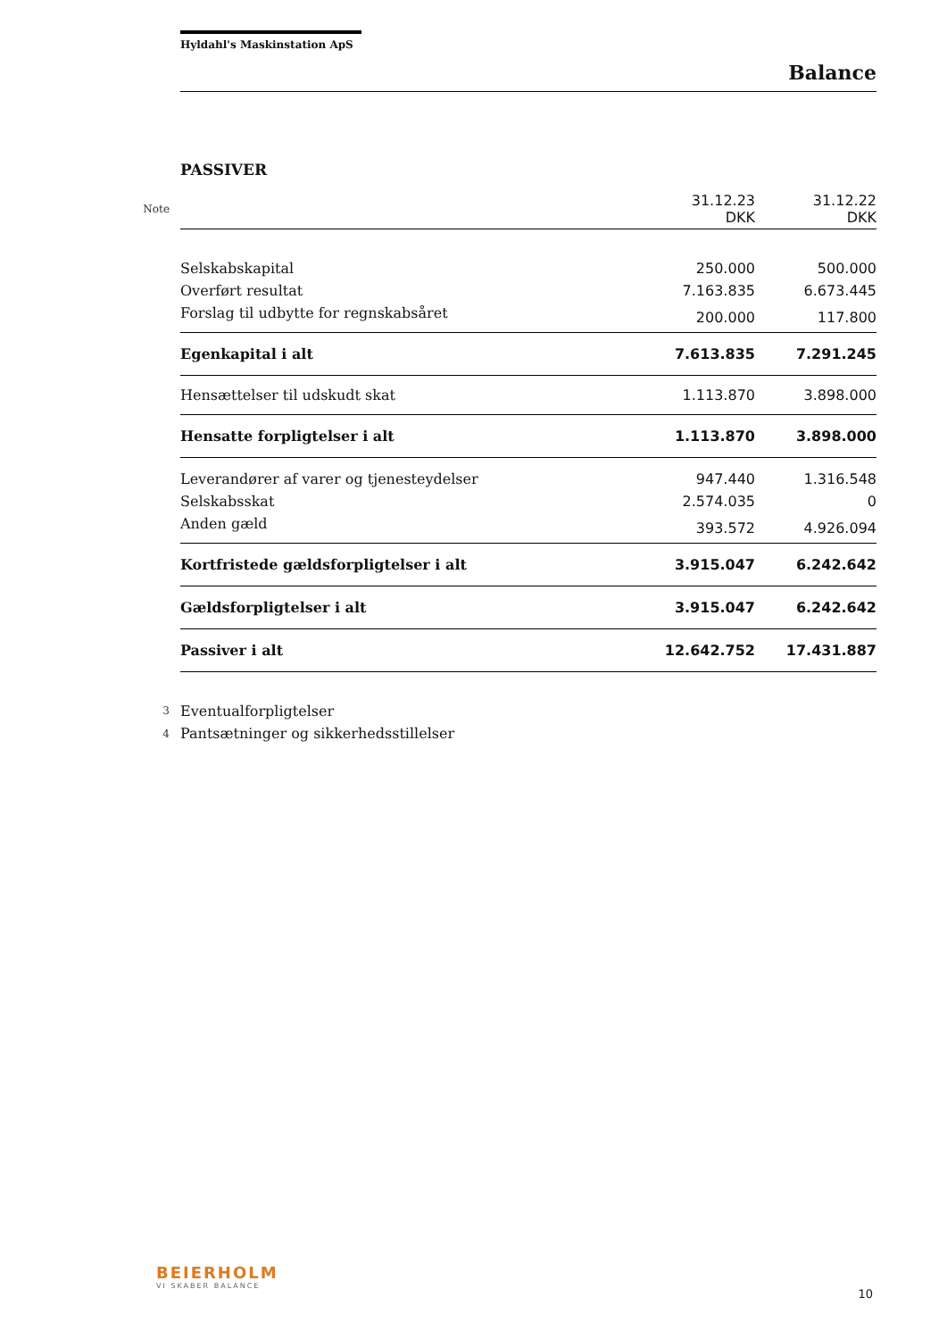Hyldahl's Maskinstation ApS
Balance
PASSIVER
| Note | | 31.12.23 DKK | 31.12.22 DKK |
| | Selskabskapital | 250.000 | 500.000 |
| | Overført resultat | 7.163.835 | 6.673.445 |
| | Forslag til udbytte for regnskabsåret | 200.000 | 117.800 |
| | Egenkapital i alt | 7.613.835 | 7.291.245 |
| | Hensættelser til udskudt skat | 1.113.870 | 3.898.000 |
| | Hensatte forpligtelser i alt | 1.113.870 | 3.898.000 |
| | Leverandører af varer og tjenesteydelser | 947.440 | 1.316.548 |
| | Selskabsskat | 2.574.035 | 0 |
| | Anden gæld | 393.572 | 4.926.094 |
| | Kortfristede gældsforpligtelser i alt | 3.915.047 | 6.242.642 |
| | Gældsforpligtelser i alt | 3.915.047 | 6.242.642 |
| | Passiver i alt | 12.642.752 | 17.431.887 |
| 3 | Eventualforpligtelser | | |
| 4 | Pantsætninger og sikkerhedsstillelser | | |
BEIERHOLM
VI SKABER BALANCE
10